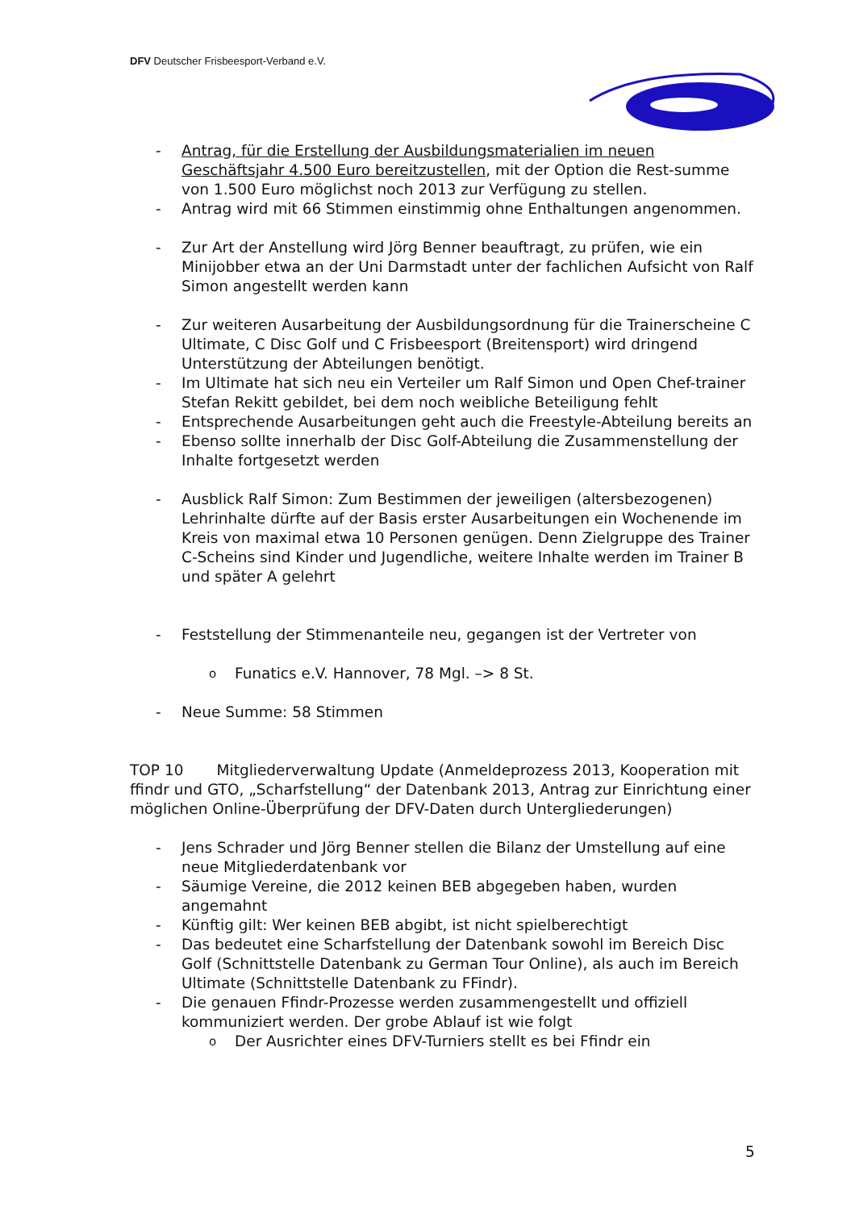DFV Deutscher Frisbeesport-Verband e.V.
- Antrag, für die Erstellung der Ausbildungsmaterialien im neuen Geschäftsjahr 4.500 Euro bereitzustellen, mit der Option die Rest-summe von 1.500 Euro möglichst noch 2013 zur Verfügung zu stellen.
- Antrag wird mit 66 Stimmen einstimmig ohne Enthaltungen angenommen.
- Zur Art der Anstellung wird Jörg Benner beauftragt, zu prüfen, wie ein Minijobber etwa an der Uni Darmstadt unter der fachlichen Aufsicht von Ralf Simon angestellt werden kann
- Zur weiteren Ausarbeitung der Ausbildungsordnung für die Trainerscheine C Ultimate, C Disc Golf und C Frisbeesport (Breitensport) wird dringend Unterstützung der Abteilungen benötigt.
- Im Ultimate hat sich neu ein Verteiler um Ralf Simon und Open Chef-trainer Stefan Rekitt gebildet, bei dem noch weibliche Beteiligung fehlt
- Entsprechende Ausarbeitungen geht auch die Freestyle-Abteilung bereits an
- Ebenso sollte innerhalb der Disc Golf-Abteilung die Zusammenstellung der Inhalte fortgesetzt werden
- Ausblick Ralf Simon: Zum Bestimmen der jeweiligen (altersbezogenen) Lehrinhalte dürfte auf der Basis erster Ausarbeitungen ein Wochenende im Kreis von maximal etwa 10 Personen genügen. Denn Zielgruppe des Trainer C-Scheins sind Kinder und Jugendliche, weitere Inhalte werden im Trainer B und später A gelehrt
- Feststellung der Stimmenanteile neu, gegangen ist der Vertreter von
o Funatics e.V. Hannover, 78 Mgl. –> 8 St.
- Neue Summe: 58 Stimmen
TOP 10 Mitgliederverwaltung Update (Anmeldeprozess 2013, Kooperation mit ffindr und GTO, „Scharfstellung“ der Datenbank 2013, Antrag zur Einrichtung einer möglichen Online-Überprüfung der DFV-Daten durch Untergliederungen)
- Jens Schrader und Jörg Benner stellen die Bilanz der Umstellung auf eine neue Mitgliederdatenbank vor
- Säumige Vereine, die 2012 keinen BEB abgegeben haben, wurden angemahnt
- Künftig gilt: Wer keinen BEB abgibt, ist nicht spielberechtigt
- Das bedeutet eine Scharfstellung der Datenbank sowohl im Bereich Disc Golf (Schnittstelle Datenbank zu German Tour Online), als auch im Bereich Ultimate (Schnittstelle Datenbank zu FFindr).
- Die genauen Ffindr-Prozesse werden zusammengestellt und offiziell kommuniziert werden. Der grobe Ablauf ist wie folgt
o Der Ausrichter eines DFV-Turniers stellt es bei Ffindr ein
5